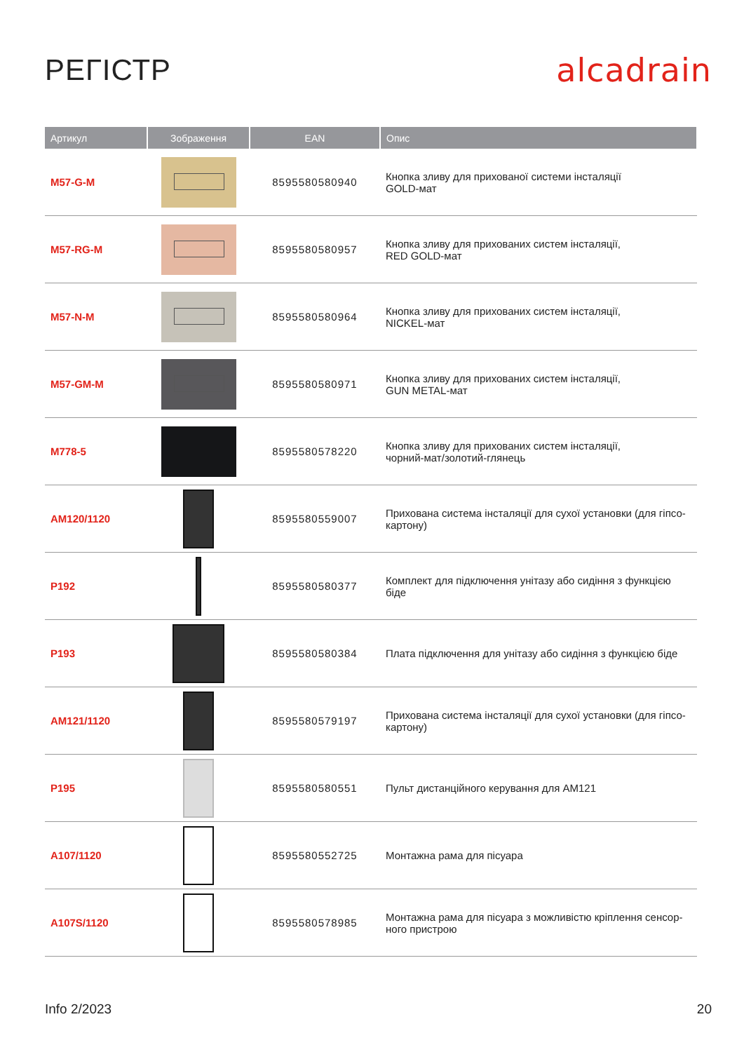РЕГІСТР alcadrain
| Артикул | Зображення | EAN | Опис |
| --- | --- | --- | --- |
| M57-G-M | | 8595580580940 | Кнопка зливу для прихованої системи інсталяції GOLD-мат |
| M57-RG-M | | 8595580580957 | Кнопка зливу для прихованих систем інсталяції, RED GOLD-мат |
| M57-N-M | | 8595580580964 | Кнопка зливу для прихованих систем інсталяції, NICKEL-мат |
| M57-GM-M | | 8595580580971 | Кнопка зливу для прихованих систем інсталяції, GUN METAL-мат |
| M778-5 | | 8595580578220 | Кнопка зливу для прихованих систем інсталяції, чорний-мат/золотий-глянець |
| AM120/1120 | | 8595580559007 | Прихована система інсталяції для сухої установки (для гіпсо- картону) |
| P192 | | 8595580580377 | Комплект для підключення унітазу або сидіння з функцією біде |
| P193 | | 8595580580384 | Плата підключення для унітазу або сидіння з функцією біде |
| AM121/1120 | | 8595580579197 | Прихована система інсталяції для сухої установки (для гіпсо- картону) |
| P195 | | 8595580580551 | Пульт дистанційного керування для AM121 |
| A107/1120 | | 8595580552725 | Монтажна рама для пісуара |
| A107S/1120 | | 8595580578985 | Монтажна рама для пісуара з можливістю кріплення сенсор- ного пристрою |
Info 2/2023 20